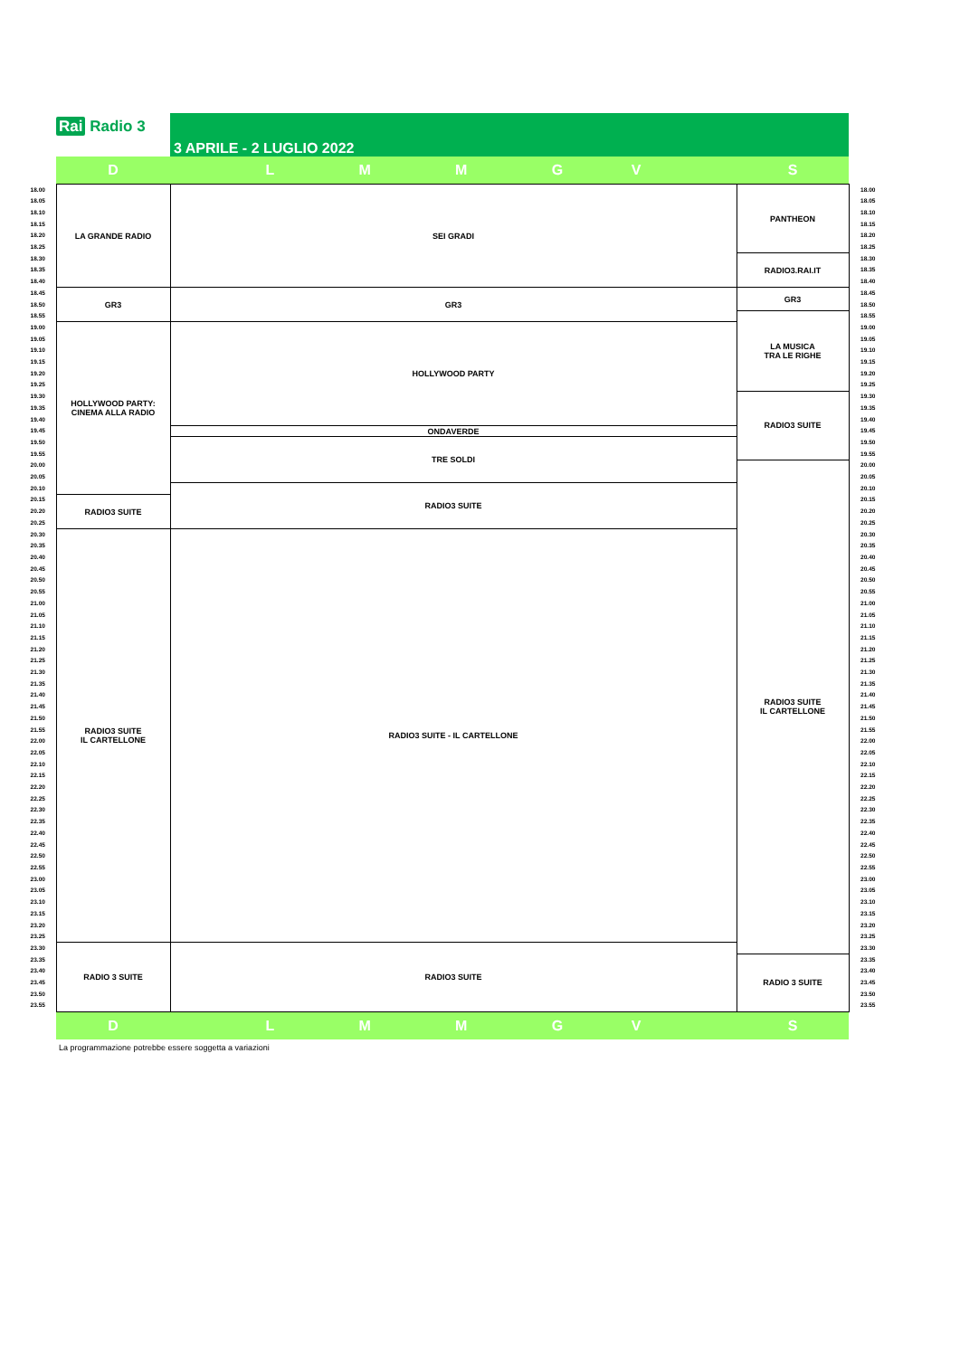Rai Radio 3
3 APRILE - 2 LUGLIO 2022
| ⏱ | D | L M M G V | S | ⏱ |
| --- | --- | --- | --- | --- |
| 18.00 | LA GRANDE RADIO | SEI GRADI | PANTHEON | 18.00 |
| 18.05 | | | | 18.05 |
| 18.10 | | | | 18.10 |
| 18.15 | | | | 18.15 |
| 18.20 | | | | 18.20 |
| 18.25 | | | | 18.25 |
| 18.30 | | | RADIO3.RAI.IT | 18.30 |
| 18.35 | | | | 18.35 |
| 18.40 | | | | 18.40 |
| 18.45 | GR3 | GR3 | GR3 | 18.45 |
| 18.50 | | | | 18.50 |
| 18.55 | | | LA MUSICA TRA LE RIGHE | 18.55 |
| 19.00 | HOLLYWOOD PARTY: CINEMA ALLA RADIO | HOLLYWOOD PARTY | | 19.00 |
| 19.05 | | | | 19.05 |
| 19.10 | | | | 19.10 |
| 19.15 | | | | 19.15 |
| 19.20 | | | | 19.20 |
| 19.25 | | | | 19.25 |
| 19.30 | | | RADIO3 SUITE | 19.30 |
| 19.35 | | | | 19.35 |
| 19.40 | | | | 19.40 |
| 19.45 | | ONDAVERDE | | 19.45 |
| 19.50 | | TRE SOLDI | | 19.50 |
| 19.55 | | | | 19.55 |
| 20.00 | | | RADIO3 SUITE IL CARTELLONE | 20.00 |
| 20.05 | | | | 20.05 |
| 20.10 | | RADIO3 SUITE | | 20.10 |
| 20.15 | RADIO3 SUITE | | | 20.15 |
| 20.20 | | | | 20.20 |
| 20.25 | | | | 20.25 |
| 20.30 | RADIO3 SUITE IL CARTELLONE | RADIO3 SUITE - IL CARTELLONE | | 20.30 |
| 20.35 | | | | 20.35 |
| 20.40 | | | | 20.40 |
| 20.45 | | | | 20.45 |
| 20.50 | | | | 20.50 |
| 20.55 | | | | 20.55 |
| 21.00 | | | | 21.00 |
| 21.05 | | | | 21.05 |
| 21.10 | | | | 21.10 |
| 21.15 | | | | 21.15 |
| 21.20 | | | | 21.20 |
| 21.25 | | | | 21.25 |
| 21.30 | | | | 21.30 |
| 21.35 | | | | 21.35 |
| 21.40 | | | | 21.40 |
| 21.45 | | | | 21.45 |
| 21.50 | | | | 21.50 |
| 21.55 | | | | 21.55 |
| 22.00 | | | | 22.00 |
| 22.05 | | | | 22.05 |
| 22.10 | | | | 22.10 |
| 22.15 | | | | 22.15 |
| 22.20 | | | | 22.20 |
| 22.25 | | | | 22.25 |
| 22.30 | | | | 22.30 |
| 22.35 | | | | 22.35 |
| 22.40 | | | | 22.40 |
| 22.45 | | | | 22.45 |
| 22.50 | | | | 22.50 |
| 22.55 | | | | 22.55 |
| 23.00 | | | | 23.00 |
| 23.05 | | | | 23.05 |
| 23.10 | | | | 23.10 |
| 23.15 | | | | 23.15 |
| 23.20 | | | | 23.20 |
| 23.25 | | | | 23.25 |
| 23.30 | RADIO 3 SUITE | RADIO3 SUITE | | 23.30 |
| 23.35 | | | RADIO 3 SUITE | 23.35 |
| 23.40 | | | | 23.40 |
| 23.45 | | | | 23.45 |
| 23.50 | | | | 23.50 |
| 23.55 | | | | 23.55 |
| | D | L M M G V | S | |
La programmazione potrebbe essere soggetta a variazioni